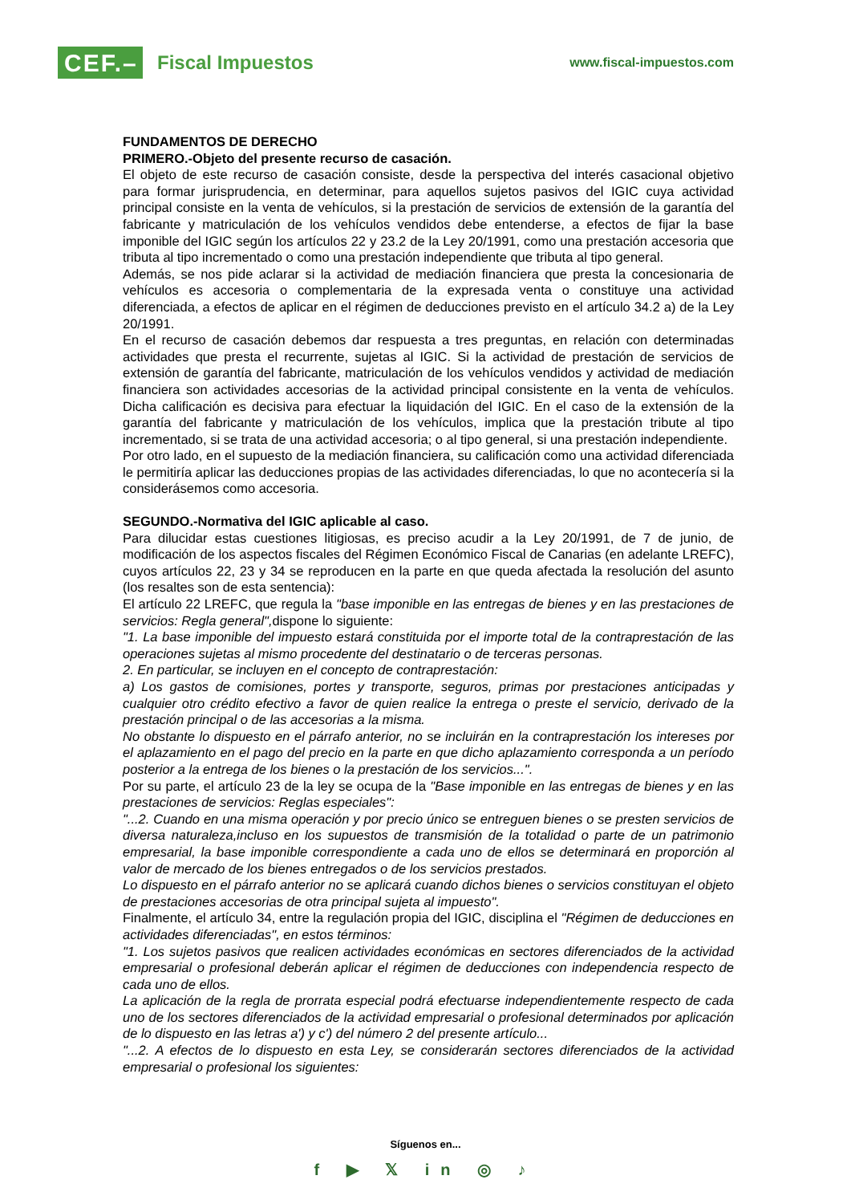CEF.–
Fiscal Impuestos
www.fiscal-impuestos.com
FUNDAMENTOS DE DERECHO
PRIMERO.-Objeto del presente recurso de casación.
El objeto de este recurso de casación consiste, desde la perspectiva del interés casacional objetivo para formar jurisprudencia, en determinar, para aquellos sujetos pasivos del IGIC cuya actividad principal consiste en la venta de vehículos, si la prestación de servicios de extensión de la garantía del fabricante y matriculación de los vehículos vendidos debe entenderse, a efectos de fijar la base imponible del IGIC según los artículos 22 y 23.2 de la Ley 20/1991, como una prestación accesoria que tributa al tipo incrementado o como una prestación independiente que tributa al tipo general.
Además, se nos pide aclarar si la actividad de mediación financiera que presta la concesionaria de vehículos es accesoria o complementaria de la expresada venta o constituye una actividad diferenciada, a efectos de aplicar en el régimen de deducciones previsto en el artículo 34.2 a) de la Ley 20/1991.
En el recurso de casación debemos dar respuesta a tres preguntas, en relación con determinadas actividades que presta el recurrente, sujetas al IGIC. Si la actividad de prestación de servicios de extensión de garantía del fabricante, matriculación de los vehículos vendidos y actividad de mediación financiera son actividades accesorias de la actividad principal consistente en la venta de vehículos. Dicha calificación es decisiva para efectuar la liquidación del IGIC. En el caso de la extensión de la garantía del fabricante y matriculación de los vehículos, implica que la prestación tribute al tipo incrementado, si se trata de una actividad accesoria; o al tipo general, si una prestación independiente.
Por otro lado, en el supuesto de la mediación financiera, su calificación como una actividad diferenciada le permitiría aplicar las deducciones propias de las actividades diferenciadas, lo que no acontecería si la considerásemos como accesoria.
SEGUNDO.-Normativa del IGIC aplicable al caso.
Para dilucidar estas cuestiones litigiosas, es preciso acudir a la Ley 20/1991, de 7 de junio, de modificación de los aspectos fiscales del Régimen Económico Fiscal de Canarias (en adelante LREFC), cuyos artículos 22, 23 y 34 se reproducen en la parte en que queda afectada la resolución del asunto (los resaltes son de esta sentencia):
El artículo 22 LREFC, que regula la "base imponible en las entregas de bienes y en las prestaciones de servicios: Regla general", dispone lo siguiente:
"1. La base imponible del impuesto estará constituida por el importe total de la contraprestación de las operaciones sujetas al mismo procedente del destinatario o de terceras personas.
2. En particular, se incluyen en el concepto de contraprestación:
a) Los gastos de comisiones, portes y transporte, seguros, primas por prestaciones anticipadas y cualquier otro crédito efectivo a favor de quien realice la entrega o preste el servicio, derivado de la prestación principal o de las accesorias a la misma.
No obstante lo dispuesto en el párrafo anterior, no se incluirán en la contraprestación los intereses por el aplazamiento en el pago del precio en la parte en que dicho aplazamiento corresponda a un período posterior a la entrega de los bienes o la prestación de los servicios...".
Por su parte, el artículo 23 de la ley se ocupa de la "Base imponible en las entregas de bienes y en las prestaciones de servicios: Reglas especiales":
"...2. Cuando en una misma operación y por precio único se entreguen bienes o se presten servicios de diversa naturaleza,incluso en los supuestos de transmisión de la totalidad o parte de un patrimonio empresarial, la base imponible correspondiente a cada uno de ellos se determinará en proporción al valor de mercado de los bienes entregados o de los servicios prestados.
Lo dispuesto en el párrafo anterior no se aplicará cuando dichos bienes o servicios constituyan el objeto de prestaciones accesorias de otra principal sujeta al impuesto".
Finalmente, el artículo 34, entre la regulación propia del IGIC, disciplina el "Régimen de deducciones en actividades diferenciadas", en estos términos:
"1. Los sujetos pasivos que realicen actividades económicas en sectores diferenciados de la actividad empresarial o profesional deberán aplicar el régimen de deducciones con independencia respecto de cada uno de ellos.
La aplicación de la regla de prorrata especial podrá efectuarse independientemente respecto de cada uno de los sectores diferenciados de la actividad empresarial o profesional determinados por aplicación de lo dispuesto en las letras a') y c') del número 2 del presente artículo...
"...2. A efectos de lo dispuesto en esta Ley, se considerarán sectores diferenciados de la actividad empresarial o profesional los siguientes:
Síguenos en...
f ▶ 𝕏 in ◎ ♪